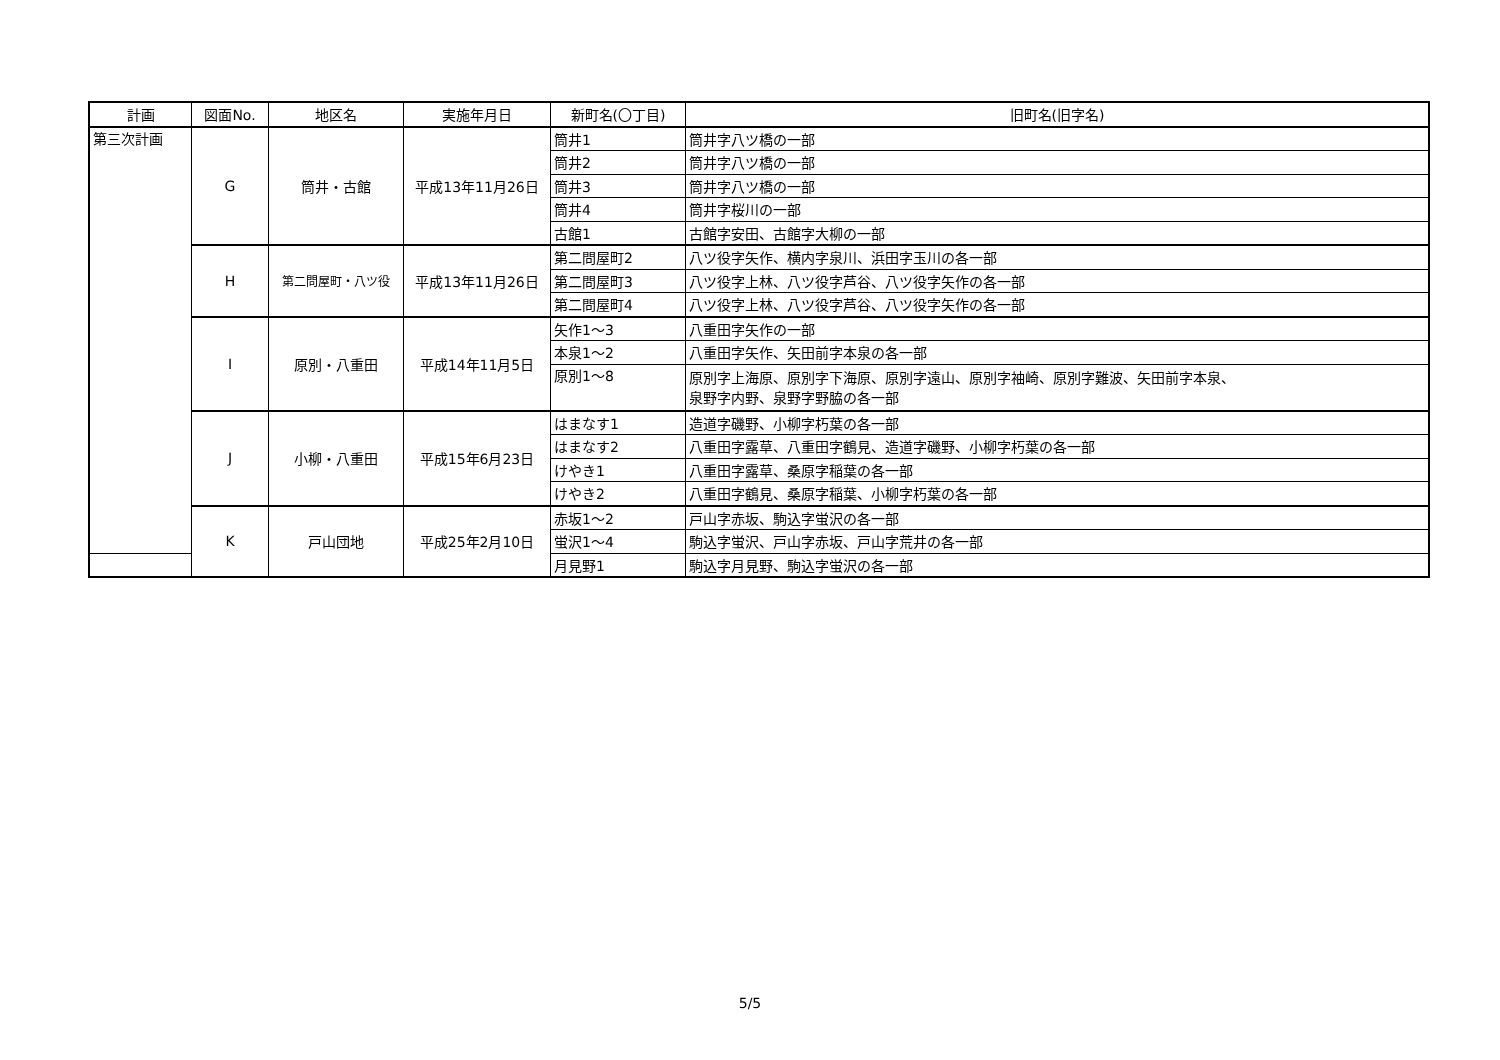| 計画 | 図面No. | 地区名 | 実施年月日 | 新町名(〇丁目) | 旧町名(旧字名) |
| --- | --- | --- | --- | --- | --- |
| 第三次計画 | G | 筒井・古館 | 平成13年11月26日 | 筒井1 | 筒井字八ツ橋の一部 |
| | | | | 筒井2 | 筒井字八ツ橋の一部 |
| | | | | 筒井3 | 筒井字八ツ橋の一部 |
| | | | | 筒井4 | 筒井字桜川の一部 |
| | | | | 古館1 | 古館字安田、古館字大柳の一部 |
| | H | 第二問屋町・八ツ役 | 平成13年11月26日 | 第二問屋町2 | 八ツ役字矢作、横内字泉川、浜田字玉川の各一部 |
| | | | | 第二問屋町3 | 八ツ役字上林、八ツ役字芦谷、八ツ役字矢作の各一部 |
| | | | | 第二問屋町4 | 八ツ役字上林、八ツ役字芦谷、八ツ役字矢作の各一部 |
| | I | 原別・八重田 | 平成14年11月5日 | 矢作1～3 | 八重田字矢作の一部 |
| | | | | 本泉1～2 | 八重田字矢作、矢田前字本泉の各一部 |
| | | | | 原別1～8 | 原別字上海原、原別字下海原、原別字遠山、原別字袖崎、原別字難波、矢田前字本泉、 泉野字内野、泉野字野脇の各一部 |
| | J | 小柳・八重田 | 平成15年6月23日 | はまなす1 | 造道字磯野、小柳字朽葉の各一部 |
| | | | | はまなす2 | 八重田字露草、八重田字鶴見、造道字磯野、小柳字朽葉の各一部 |
| | | | | けやき1 | 八重田字露草、桑原字稲葉の各一部 |
| | | | | けやき2 | 八重田字鶴見、桑原字稲葉、小柳字朽葉の各一部 |
| | K | 戸山団地 | 平成25年2月10日 | 赤坂1～2 | 戸山字赤坂、駒込字蛍沢の各一部 |
| | | | | 蛍沢1～4 | 駒込字蛍沢、戸山字赤坂、戸山字荒井の各一部 |
| | | | | 月見野1 | 駒込字月見野、駒込字蛍沢の各一部 |
5/5